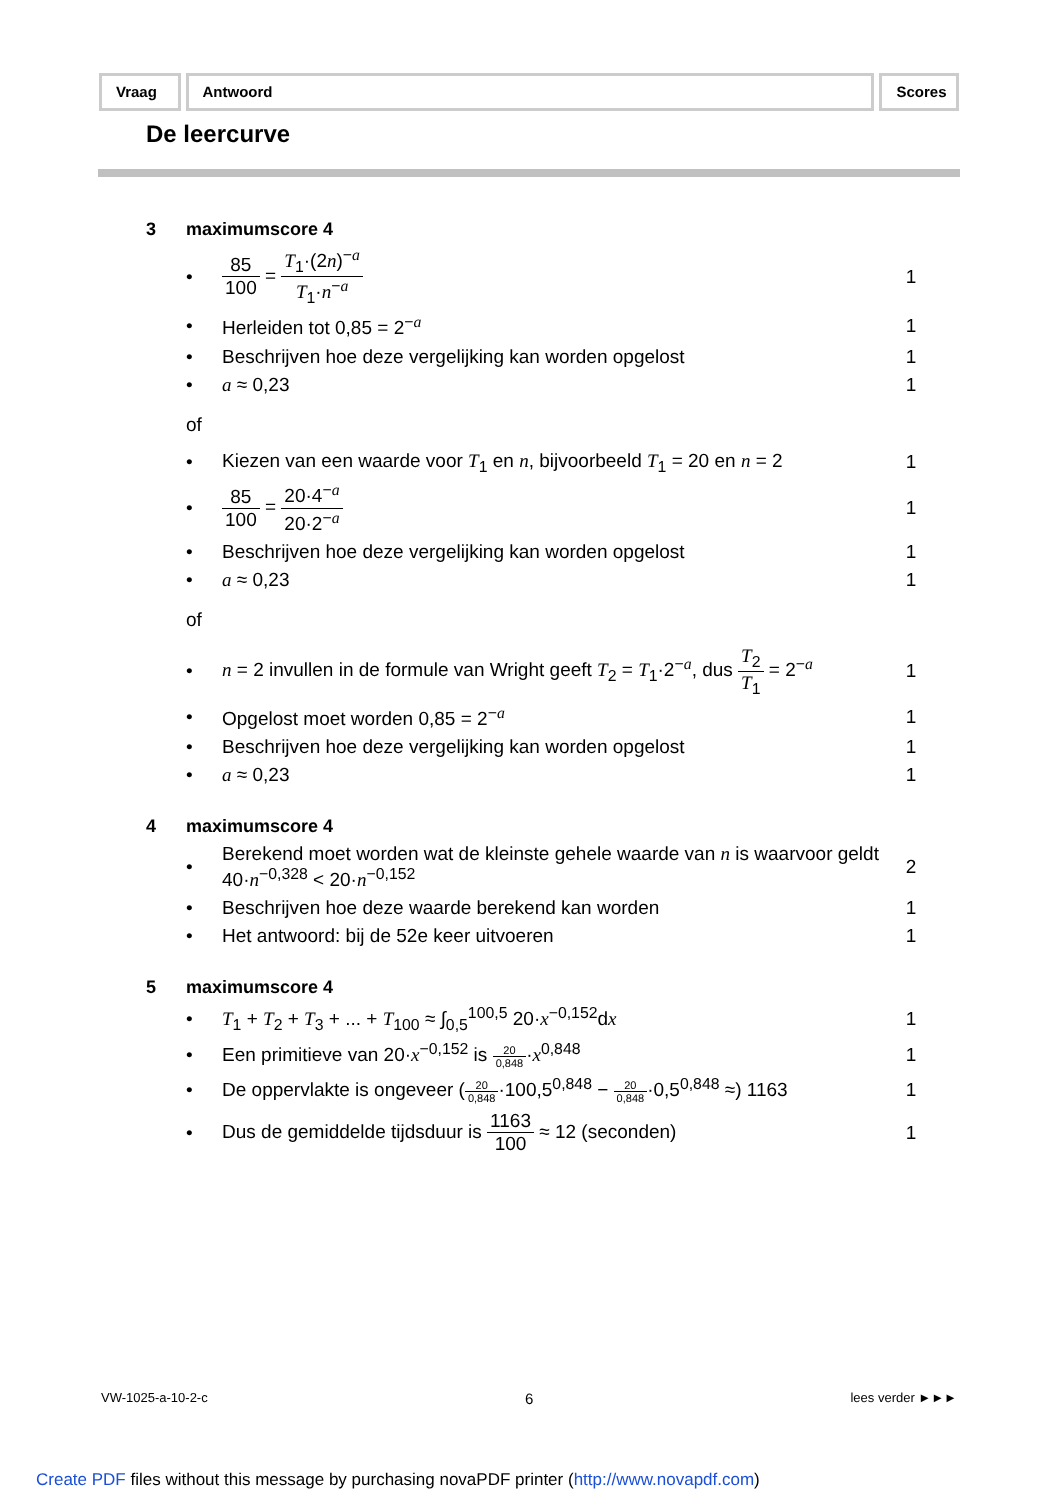Vraag Antwoord Scores
De leercurve
3 maximumscore 4
• 85 100 = T<sub>1</sub>·(2n)<sup>−a</sup> T<sub>1</sub>·n<sup>−a</sup> 1
• Herleiden tot 0,85 = 2<sup>−a</sup> 1
• Beschrijven hoe deze vergelijking kan worden opgelost 1
• a ≈ 0,23 1
of
• Kiezen van een waarde voor T<sub>1</sub> en n, bijvoorbeeld T<sub>1</sub> = 20 en n = 2 1
• 85 100 = 20·4<sup>−a</sup> 20·2<sup>−a</sup> 1
• Beschrijven hoe deze vergelijking kan worden opgelost 1
• a ≈ 0,23 1
of
• n = 2 invullen in de formule van Wright geeft T<sub>2</sub> = T<sub>1</sub>·2<sup>−a</sup>, dus T<sub>2</sub> T<sub>1</sub> = 2<sup>−a</sup> 1
• Opgelost moet worden 0,85 = 2<sup>−a</sup> 1
• Beschrijven hoe deze vergelijking kan worden opgelost 1
• a ≈ 0,23 1
4 maximumscore 4
• Berekend moet worden wat de kleinste gehele waarde van n is waarvoor geldt 40·n<sup>−0,328</sup> < 20·n<sup>−0,152</sup> 2
• Beschrijven hoe deze waarde berekend kan worden 1
• Het antwoord: bij de 52e keer uitvoeren 1
5 maximumscore 4
• T<sub>1</sub> + T<sub>2</sub> + T<sub>3</sub> + ... + T<sub>100</sub> ≈ ∫<sub>0,5</sub><sup>100,5</sup> 20·x<sup>−0,152</sup>dx 1
• Een primitieve van 20·x<sup>−0,152</sup> is 20 0,848·x<sup>0,848</sup> 1
• De oppervlakte is ongeveer (20 0,848·100,5<sup>0,848</sup> − 20 0,848·0,5<sup>0,848</sup> ≈) 1163 1
• Dus de gemiddelde tijdsduur is 1163 100 ≈ 12 (seconden) 1
VW-1025-a-10-2-c 6 lees verder ►►►
Create PDF files without this message by purchasing novaPDF printer (http://www.novapdf.com)